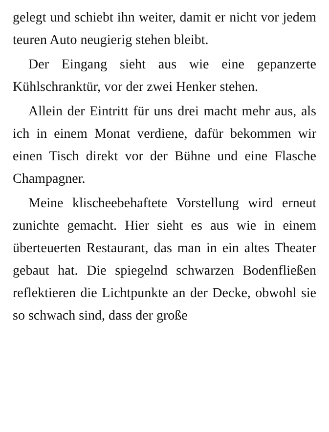gelegt und schiebt ihn weiter, damit er nicht vor jedem teuren Auto neugierig stehen bleibt.
Der Eingang sieht aus wie eine gepanzerte Kühlschranktür, vor der zwei Henker stehen.
Allein der Eintritt für uns drei macht mehr aus, als ich in einem Monat verdiene, dafür bekommen wir einen Tisch direkt vor der Bühne und eine Flasche Champagner.
Meine klischeebehaftete Vorstellung wird erneut zunichte gemacht. Hier sieht es aus wie in einem überteuerten Restaurant, das man in ein altes Theater gebaut hat. Die spiegelnd schwarzen Bodenfließen reflektieren die Lichtpunkte an der Decke, obwohl sie so schwach sind, dass der große